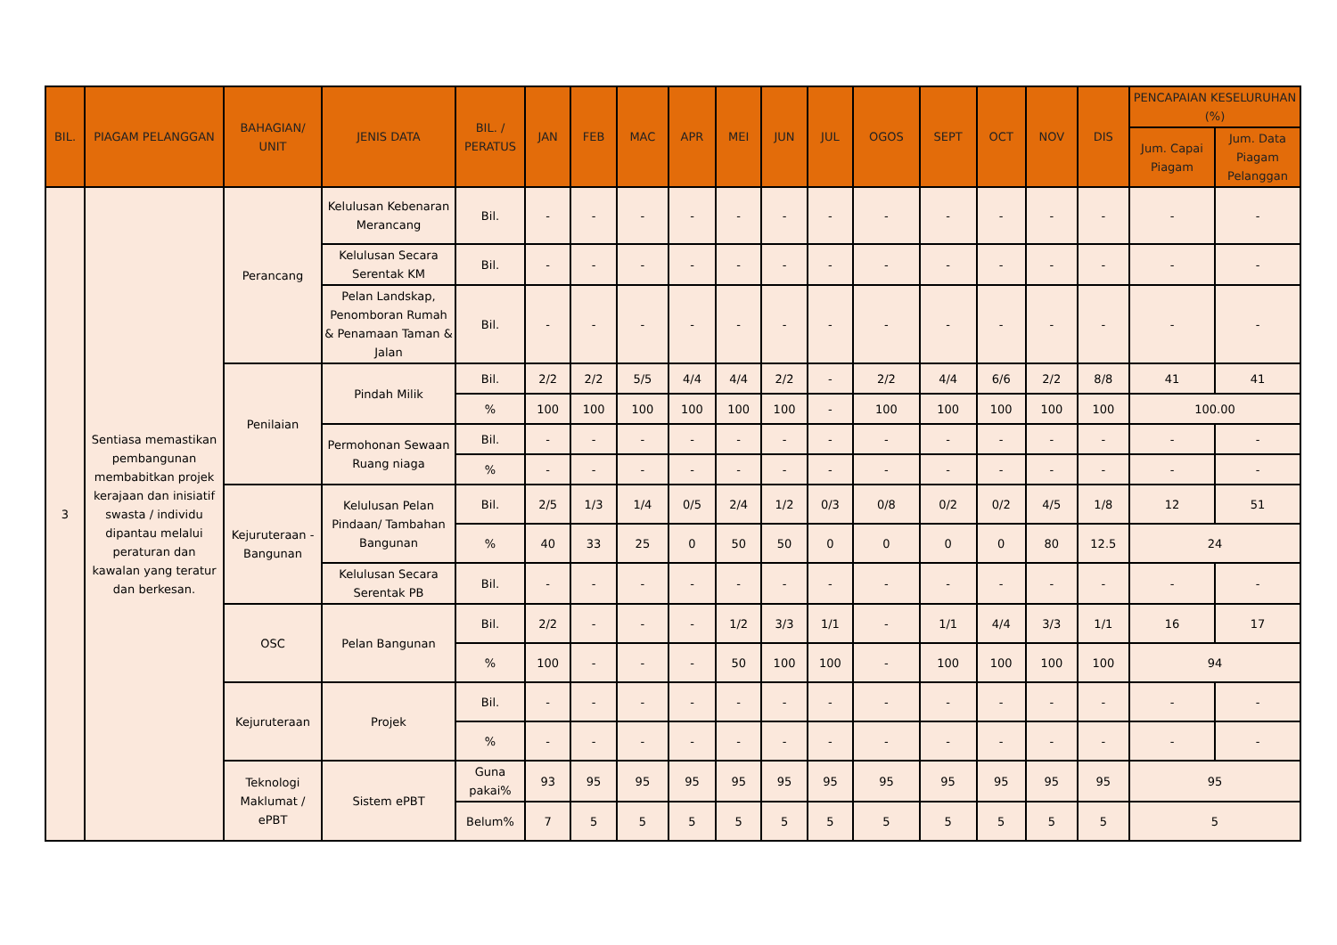| BIL. | PIAGAM PELANGGAN | BAHAGIAN/ UNIT | JENIS DATA | BIL. / PERATUS | JAN | FEB | MAC | APR | MEI | JUN | JUL | OGOS | SEPT | OCT | NOV | DIS | PENCAPAIAN KESELURUHAN (%) | |
| --- | --- | --- | --- | --- | --- | --- | --- | --- | --- | --- | --- | --- | --- | --- | --- | --- | --- | --- |
| | | | | | | | | | | | | | | | | | Jum. Capai Piagam | Jum. Data Piagam Pelanggan |
| 3 | Sentiasa memastikan pembangunan membabitkan projek kerajaan dan inisiatif swasta / individu dipantau melalui peraturan dan kawalan yang teratur dan berkesan. | Perancang | Kelulusan Kebenaran Merancang | Bil. | - | - | - | - | - | - | - | - | - | - | - | - | - | - |
| | | | Kelulusan Secara Serentak KM | Bil. | - | - | - | - | - | - | - | - | - | - | - | - | - | - |
| | | | Pelan Landskap, Penomboran Rumah & Penamaan Taman & Jalan | Bil. | - | - | - | - | - | - | - | - | - | - | - | - | - | - |
| | | Penilaian | Pindah Milik | Bil. | 2/2 | 2/2 | 5/5 | 4/4 | 4/4 | 2/2 | - | 2/2 | 4/4 | 6/6 | 2/2 | 8/8 | 41 | 41 |
| | | | | % | 100 | 100 | 100 | 100 | 100 | 100 | - | 100 | 100 | 100 | 100 | 100 | 100.00 | |
| | | | Permohonan Sewaan Ruang niaga | Bil. | - | - | - | - | - | - | - | - | - | - | - | - | - | - |
| | | | | % | - | - | - | - | - | - | - | - | - | - | - | - | - | - |
| | | Kejuruteraan - Bangunan | Kelulusan Pelan Pindaan/ Tambahan Bangunan | Bil. | 2/5 | 1/3 | 1/4 | 0/5 | 2/4 | 1/2 | 0/3 | 0/8 | 0/2 | 0/2 | 4/5 | 1/8 | 12 | 51 |
| | | | | % | 40 | 33 | 25 | 0 | 50 | 50 | 0 | 0 | 0 | 0 | 80 | 12.5 | 24 | |
| | | | Kelulusan Secara Serentak PB | Bil. | - | - | - | - | - | - | - | - | - | - | - | - | - | - |
| | | OSC | Pelan Bangunan | Bil. | 2/2 | - | - | - | 1/2 | 3/3 | 1/1 | - | 1/1 | 4/4 | 3/3 | 1/1 | 16 | 17 |
| | | | | % | 100 | - | - | - | 50 | 100 | 100 | - | 100 | 100 | 100 | 100 | 94 | |
| | | Kejuruteraan | Projek | Bil. | - | - | - | - | - | - | - | - | - | - | - | - | - | - |
| | | | | % | - | - | - | - | - | - | - | - | - | - | - | - | - | - |
| | | Teknologi Maklumat / ePBT | Sistem ePBT | Guna pakai% | 93 | 95 | 95 | 95 | 95 | 95 | 95 | 95 | 95 | 95 | 95 | 95 | 95 | |
| | | | | Belum% | 7 | 5 | 5 | 5 | 5 | 5 | 5 | 5 | 5 | 5 | 5 | 5 | 5 | |